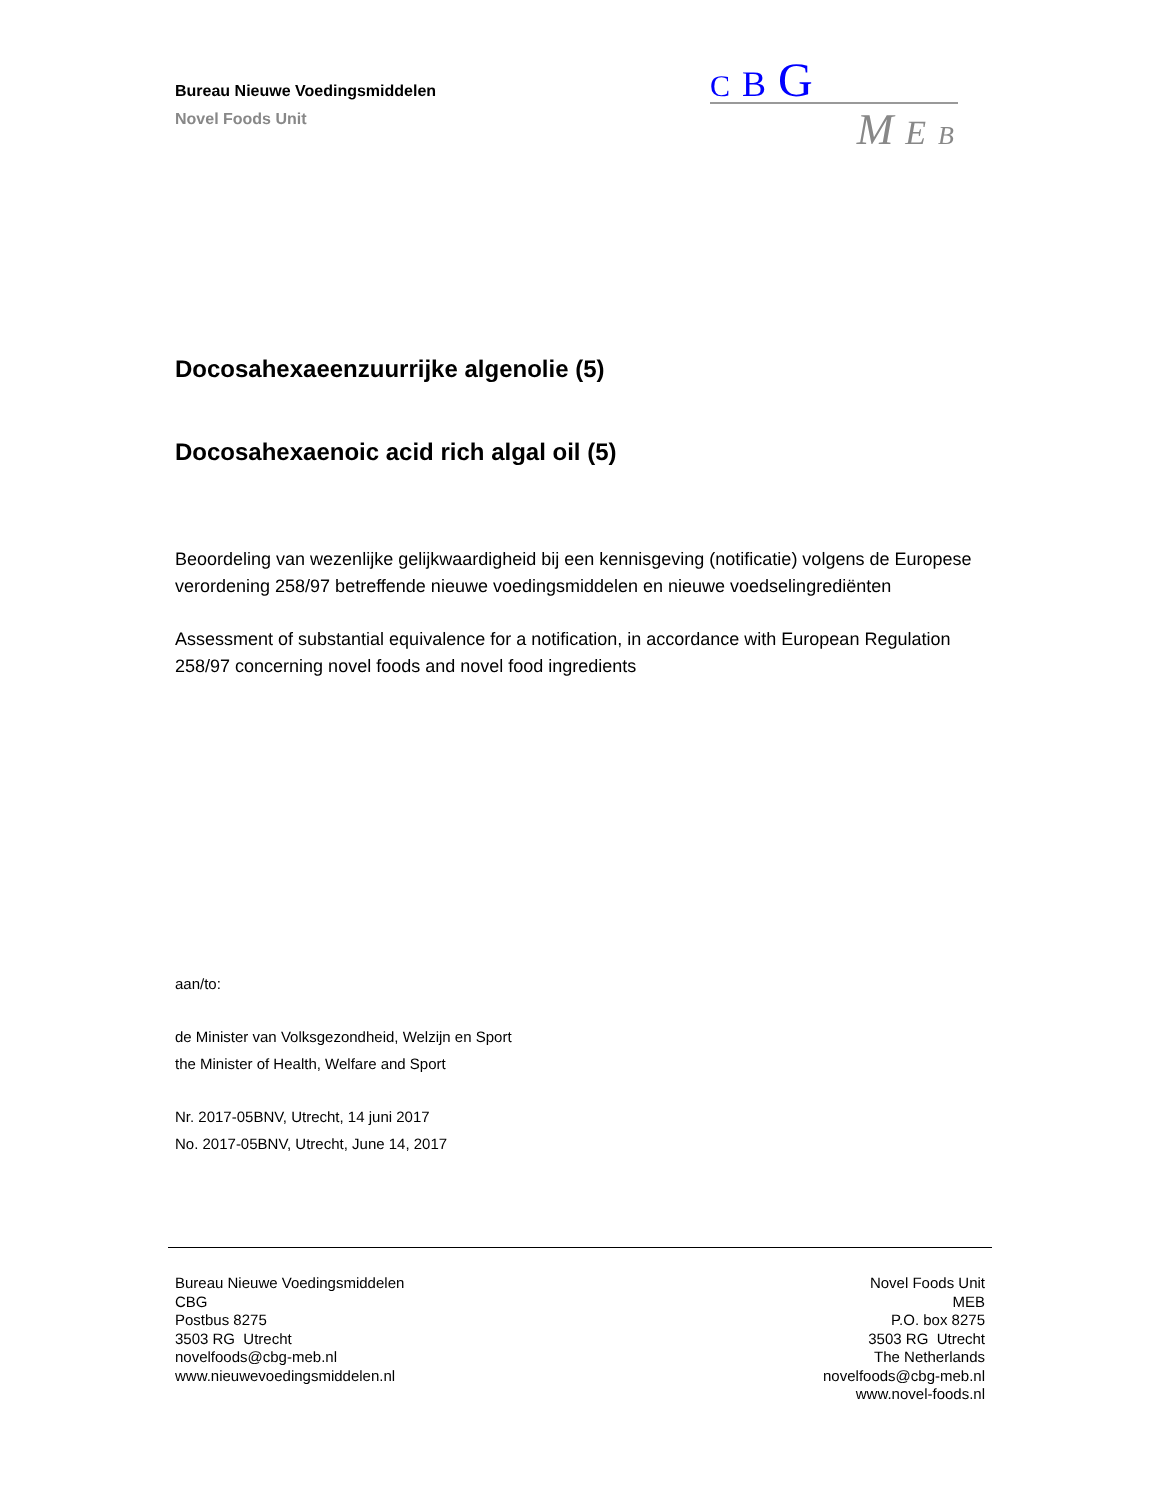Bureau Nieuwe Voedingsmiddelen
Novel Foods Unit
C B G
M E B
Docosahexaeenzuurrijke algenolie (5)
Docosahexaenoic acid rich algal oil (5)
Beoordeling van wezenlijke gelijkwaardigheid bij een kennisgeving (notificatie) volgens de Europese verordening 258/97 betreffende nieuwe voedingsmiddelen en nieuwe voedselingrediënten
Assessment of substantial equivalence for a notification, in accordance with European Regulation 258/97 concerning novel foods and novel food ingredients
aan/to:
de Minister van Volksgezondheid, Welzijn en Sport
the Minister of Health, Welfare and Sport
Nr. 2017-05BNV, Utrecht, 14 juni 2017
No. 2017-05BNV, Utrecht, June 14, 2017
Bureau Nieuwe Voedingsmiddelen
CBG
Postbus 8275
3503 RG Utrecht
novelfoods@cbg-meb.nl
www.nieuwevoedingsmiddelen.nl
Novel Foods Unit
MEB
P.O. box 8275
3503 RG Utrecht
The Netherlands
novelfoods@cbg-meb.nl
www.novel-foods.nl